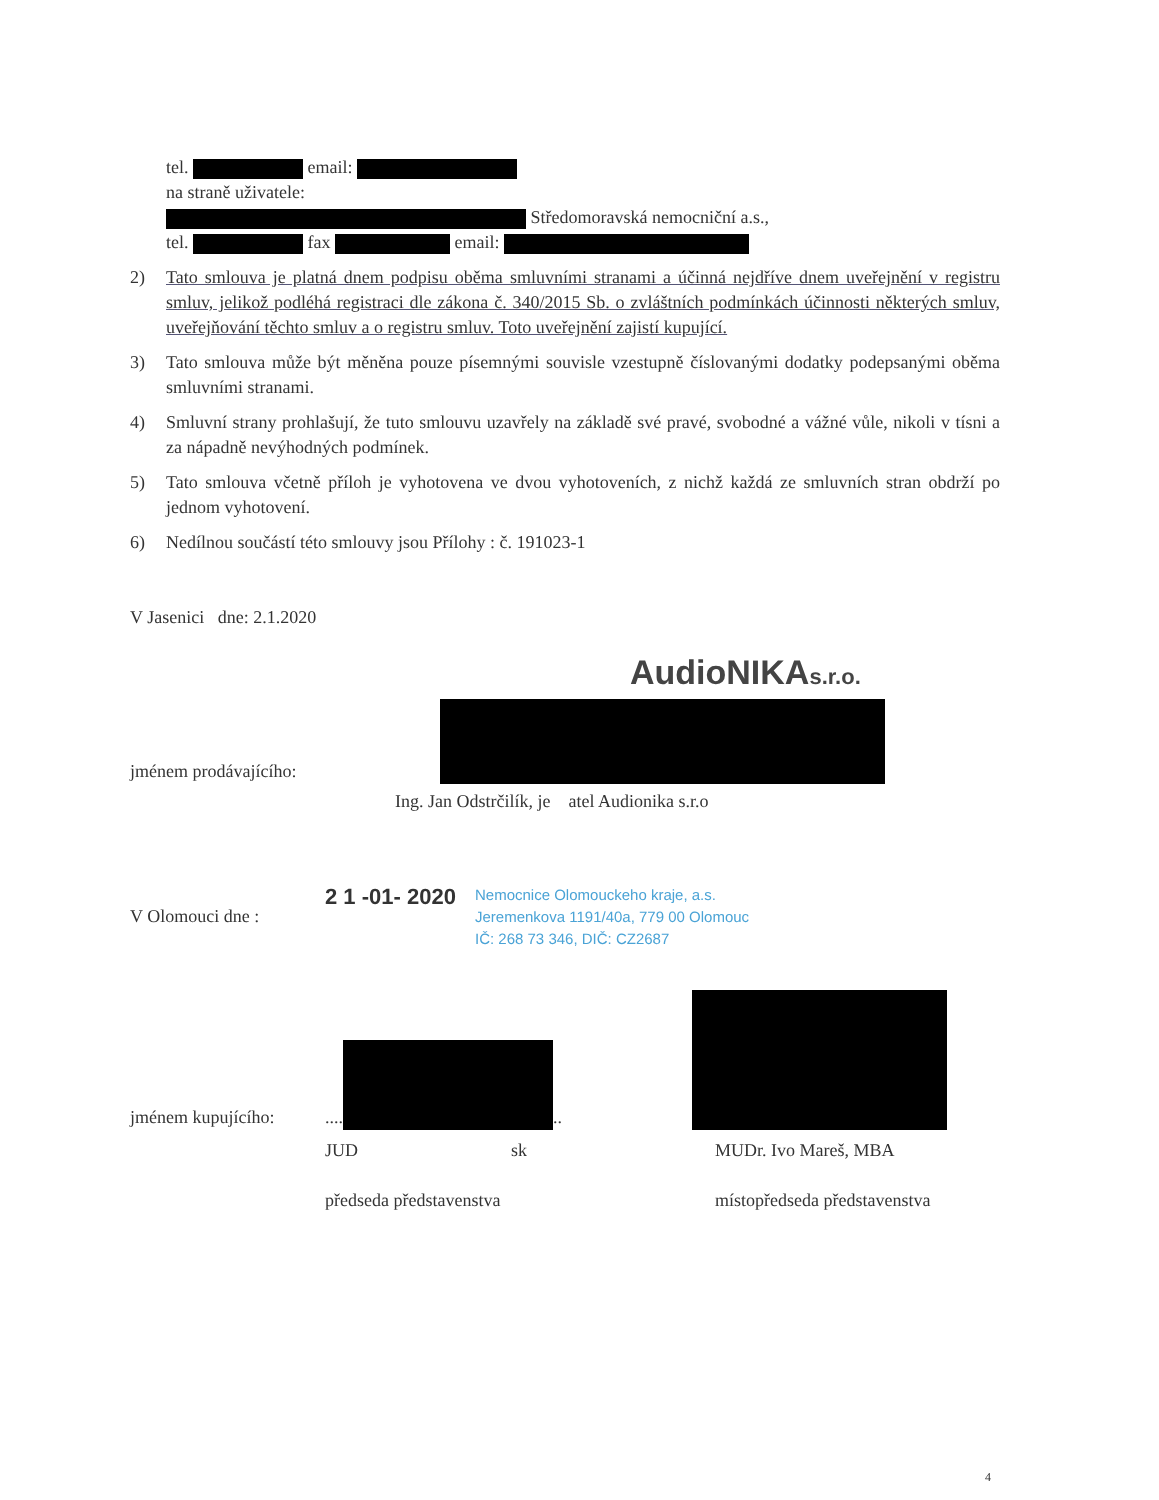tel. email:
na straně uživatele:
Středomoravská nemocniční a.s.,
tel. fax email:
2) Tato smlouva je platná dnem podpisu oběma smluvními stranami a účinná nejdříve dnem uveřejnění v registru smluv, jelikož podléhá registraci dle zákona č. 340/2015 Sb. o zvláštních podmínkách účinnosti některých smluv, uveřejňování těchto smluv a o registru smluv. Toto uveřejnění zajistí kupující.
3) Tato smlouva může být měněna pouze písemnými souvisle vzestupně číslovanými dodatky podepsanými oběma smluvními stranami.
4) Smluvní strany prohlašují, že tuto smlouvu uzavřely na základě své pravé, svobodné a vážné vůle, nikoli v tísni a za nápadně nevýhodných podmínek.
5) Tato smlouva včetně příloh je vyhotovena ve dvou vyhotoveních, z nichž každá ze smluvních stran obdrží po jednom vyhotovení.
6) Nedílnou součástí této smlouvy jsou Přílohy : č. 191023-1
V Jasenici dne: 2.1.2020
AudioNIKAs.r.o.
jménem prodávajícího:
Ing. Jan Odstrčilík, je atel Audionika s.r.o
V Olomouci dne : 2 1 -01- 2020
Nemocnice Olomouckeho kraje, a.s.
Jeremenkova 1191/40a, 779 00 Olomouc
IČ: 268 73 346, DIČ: CZ2687
jménem kupujícího:....
..
JUD sk
předseda představenstva
MUDr. Ivo Mareš, MBA
místopředseda představenstva
4